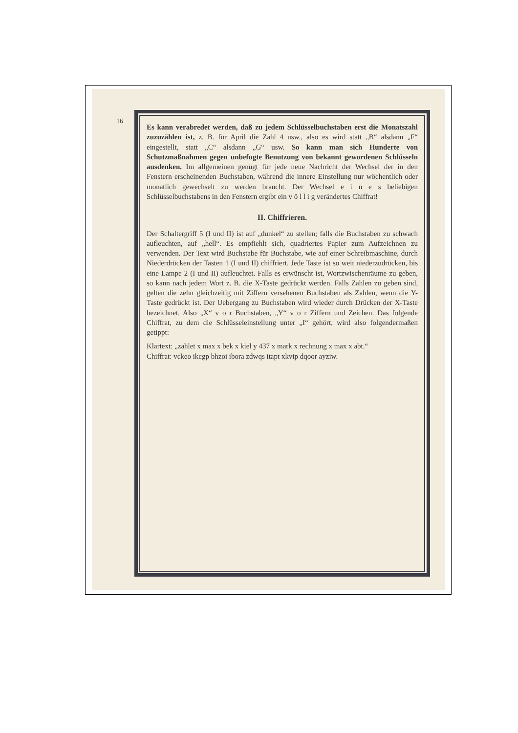16
Es kann verabredet werden, daß zu jedem Schlüsselbuchstaben erst die Monatszahl zuzuzählen ist, z. B. für April die Zahl 4 usw., also es wird statt „B“ alsdann „F“ eingestellt, statt „C“ alsdann „G“ usw. So kann man sich Hunderte von Schutzmaßnahmen gegen unbefugte Benutzung von bekannt gewordenen Schlüsseln ausdenken. Im allgemeinen genügt für jede neue Nachricht der Wechsel der in den Fenstern erscheinenden Buchstaben, während die innere Einstellung nur wöchentlich oder monatlich gewechselt zu werden braucht. Der Wechsel e i n e s beliebigen Schlüsselbuchstabens in den Fenstern ergibt ein v ö l l i g verändertes Chiffrat!
II. Chiffrieren.
Der Schaltergriff 5 (I und II) ist auf „dunkel“ zu stellen; falls die Buchstaben zu schwach aufleuchten, auf „hell“. Es empfiehlt sich, quadriertes Papier zum Aufzeichnen zu verwenden. Der Text wird Buchstabe für Buchstabe, wie auf einer Schreibmaschine, durch Niederdrücken der Tasten 1 (I und II) chiffriert. Jede Taste ist so weit niederzudrücken, bis eine Lampe 2 (I und II) aufleuchtet. Falls es erwünscht ist, Wortzwischenräume zu geben, so kann nach jedem Wort z. B. die X-Taste gedrückt werden. Falls Zahlen zu geben sind, gelten die zehn gleichzeitig mit Ziffern versehenen Buchstaben als Zahlen, wenn die Y-Taste gedrückt ist. Der Uebergang zu Buchstaben wird wieder durch Drücken der X-Taste bezeichnet. Also „X“ v o r Buchstaben, „Y“ v o r Ziffern und Zeichen. Das folgende Chiffrat, zu dem die Schlüsseleinstellung unter „I“ gehört, wird also folgendermaßen getippt:
Klartext: „zahlet x max x bek x kiel y 437 x mark x rechnung x max x abt.“
Chiffrat: vckeo ikcgp bhzoi ibora zdwqs itapt xkvip dqoor ayziw.